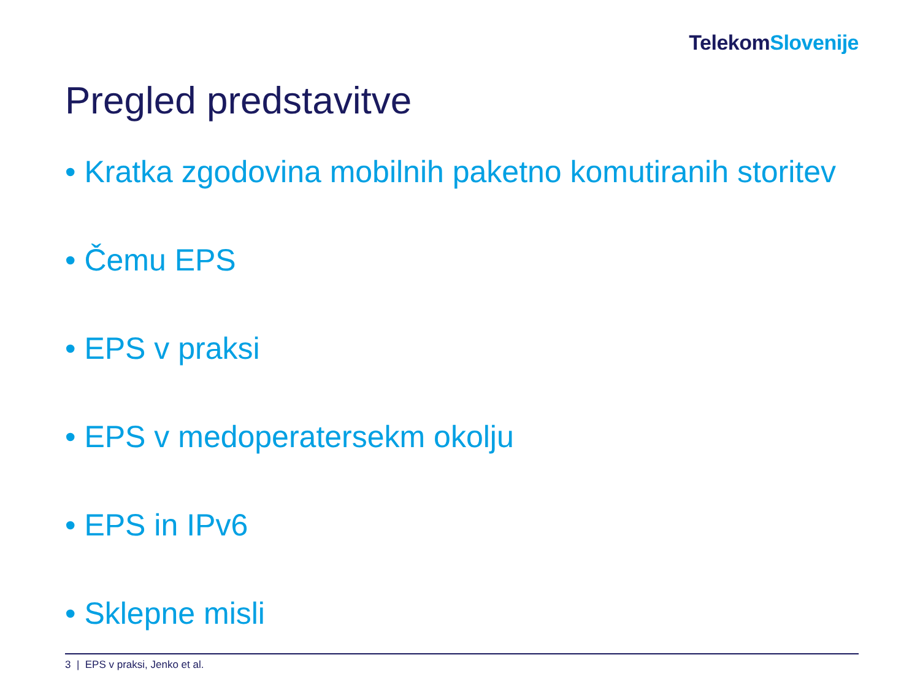Telekom Slovenije
Pregled predstavitve
• Kratka zgodovina mobilnih paketno komutiranih storitev
• Čemu EPS
• EPS v praksi
• EPS v medoperatersekm okolju
• EPS in IPv6
• Sklepne misli
3 | EPS v praksi, Jenko et al.